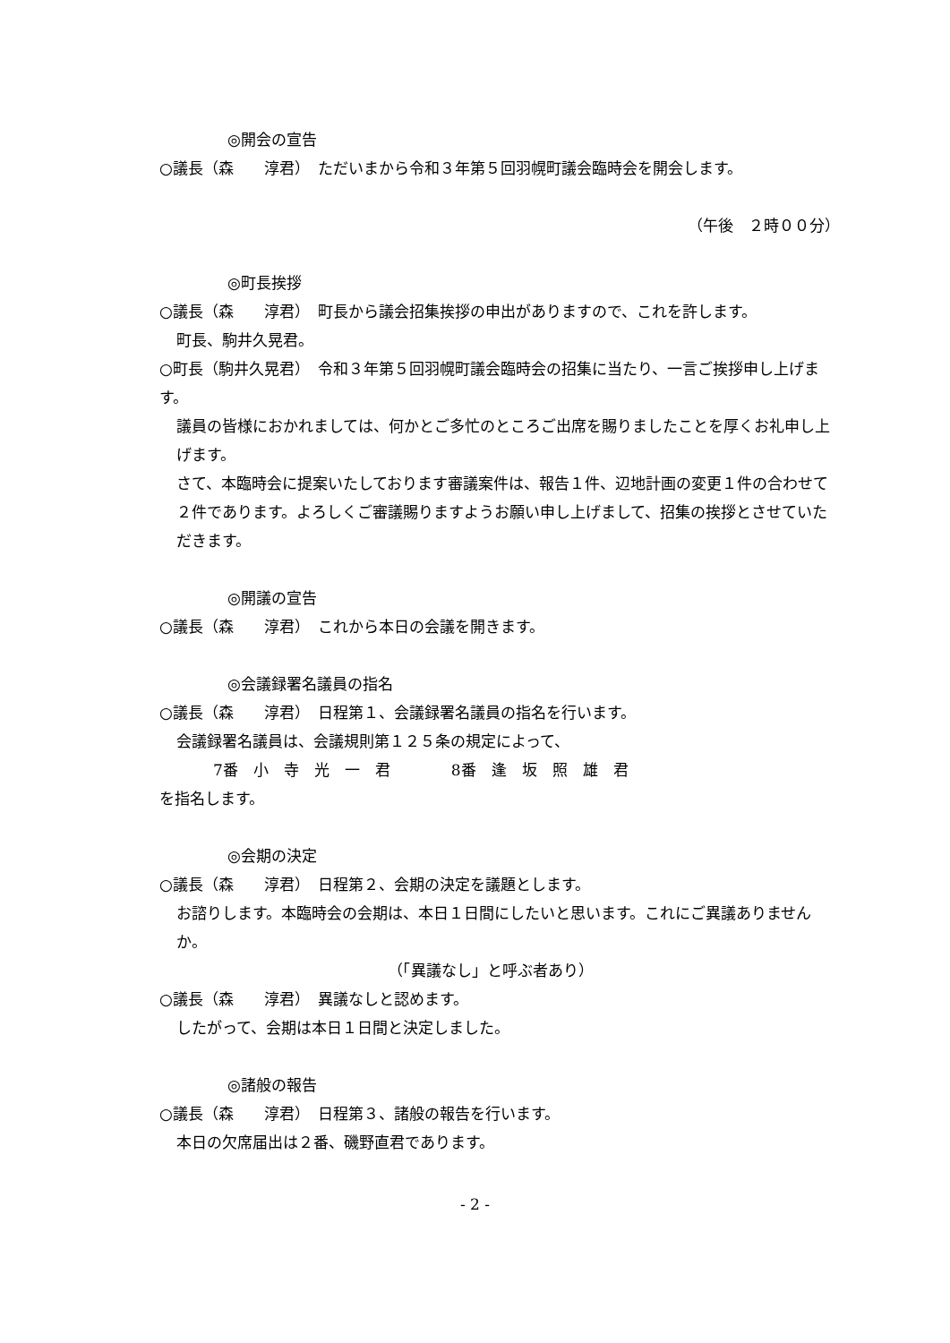◎開会の宣告
○議長（森　　淳君）　ただいまから令和３年第５回羽幌町議会臨時会を開会します。
（午後　２時００分）
◎町長挨拶
○議長（森　　淳君）　町長から議会招集挨拶の申出がありますので、これを許します。
町長、駒井久晃君。
○町長（駒井久晃君）　令和３年第５回羽幌町議会臨時会の招集に当たり、一言ご挨拶申し上げます。
議員の皆様におかれましては、何かとご多忙のところご出席を賜りましたことを厚くお礼申し上げます。
さて、本臨時会に提案いたしております審議案件は、報告１件、辺地計画の変更１件の合わせて２件であります。よろしくご審議賜りますようお願い申し上げまして、招集の挨拶とさせていただきます。
◎開議の宣告
○議長（森　　淳君）　これから本日の会議を開きます。
◎会議録署名議員の指名
○議長（森　　淳君）　日程第１、会議録署名議員の指名を行います。
会議録署名議員は、会議規則第１２５条の規定によって、
7番　小　寺　光　一　君　　　　8番　逢　坂　照　雄　君
を指名します。
◎会期の決定
○議長（森　　淳君）　日程第２、会期の決定を議題とします。
お諮りします。本臨時会の会期は、本日１日間にしたいと思います。これにご異議ありませんか。
（「異議なし」と呼ぶ者あり）
○議長（森　　淳君）　異議なしと認めます。
したがって、会期は本日１日間と決定しました。
◎諸般の報告
○議長（森　　淳君）　日程第３、諸般の報告を行います。
本日の欠席届出は２番、磯野直君であります。
- 2 -